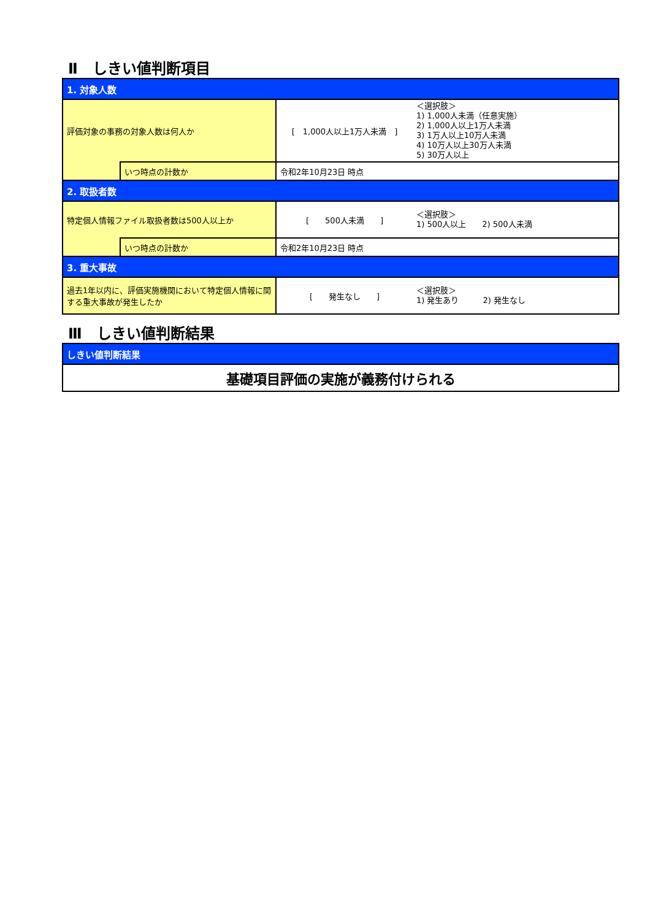Ⅱ　しきい値判断項目
| 1. 対象人数 | | | |
| 評価対象の事務の対象人数は何人か | | [ 1,000人以上1万人未満 ] | ＜選択肢＞ 1) 1,000人未満（任意実施） 2) 1,000人以上1万人未満 3) 1万人以上10万人未満 4) 10万人以上30万人未満 5) 30万人以上 |
| | いつ時点の計数か | 令和2年10月23日 時点 | |
| 2. 取扱者数 | | | |
| 特定個人情報ファイル取扱者数は500人以上か | | [ 500人未満 ] | ＜選択肢＞ 1) 500人以上 2) 500人未満 |
| | いつ時点の計数か | 令和2年10月23日 時点 | |
| 3. 重大事故 | | | |
| 過去1年以内に、評価実施機関において特定個人情報に関する重大事故が発生したか | | [ 発生なし ] | ＜選択肢＞ 1) 発生あり 2) 発生なし |
Ⅲ　しきい値判断結果
| しきい値判断結果 |
| 基礎項目評価の実施が義務付けられる |